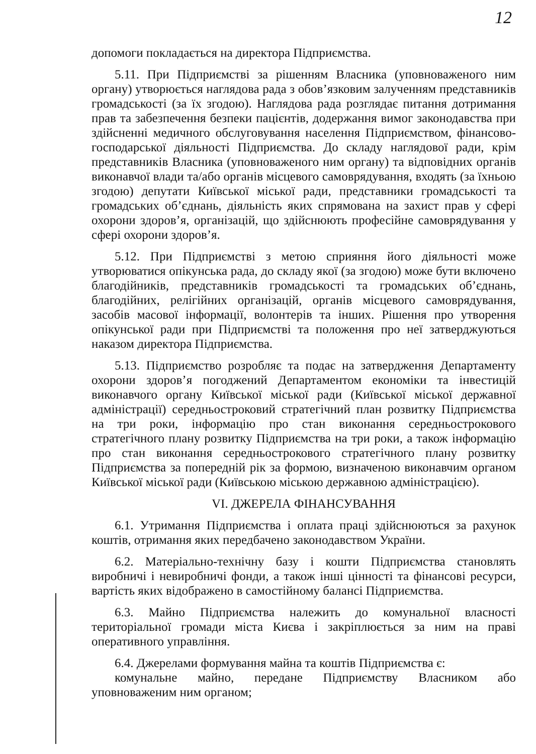12
допомоги покладається на директора Підприємства.
5.11. При Підприємстві за рішенням Власника (уповноваженого ним органу) утворюється наглядова рада з обов’язковим залученням представників громадськості (за їх згодою). Наглядова рада розглядає питання дотримання прав та забезпечення безпеки пацієнтів, додержання вимог законодавства при здійсненні медичного обслуговування населення Підприємством, фінансово-господарської діяльності Підприємства. До складу наглядової ради, крім представників Власника (уповноваженого ним органу) та відповідних органів виконавчої влади та/або органів місцевого самоврядування, входять (за їхньою згодою) депутати Київської міської ради, представники громадськості та громадських об’єднань, діяльність яких спрямована на захист прав у сфері охорони здоров’я, організацій, що здійснюють професійне самоврядування у сфері охорони здоров’я.
5.12. При Підприємстві з метою сприяння його діяльності може утворюватися опікунська рада, до складу якої (за згодою) може бути включено благодійників, представників громадськості та громадських об’єднань, благодійних, релігійних організацій, органів місцевого самоврядування, засобів масової інформації, волонтерів та інших. Рішення про утворення опікунської ради при Підприємстві та положення про неї затверджуються наказом директора Підприємства.
5.13. Підприємство розробляє та подає на затвердження Департаменту охорони здоров’я погоджений Департаментом економіки та інвестицій виконавчого органу Київської міської ради (Київської міської державної адміністрації) середньостроковий стратегічний план розвитку Підприємства на три роки, інформацію про стан виконання середньострокового стратегічного плану розвитку Підприємства на три роки, а також інформацію про стан виконання середньострокового стратегічного плану розвитку Підприємства за попередній рік за формою, визначеною виконавчим органом Київської міської ради (Київською міською державною адміністрацією).
VI. ДЖЕРЕЛА ФІНАНСУВАННЯ
6.1. Утримання Підприємства і оплата праці здійснюються за рахунок коштів, отримання яких передбачено законодавством України.
6.2. Матеріально-технічну базу і кошти Підприємства становлять виробничі і невиробничі фонди, а також інші цінності та фінансові ресурси, вартість яких відображено в самостійному балансі Підприємства.
6.3. Майно Підприємства належить до комунальної власності територіальної громади міста Києва і закріплюється за ним на праві оперативного управління.
6.4. Джерелами формування майна та коштів Підприємства є:
комунальне майно, передане Підприємству Власником або уповноваженим ним органом;